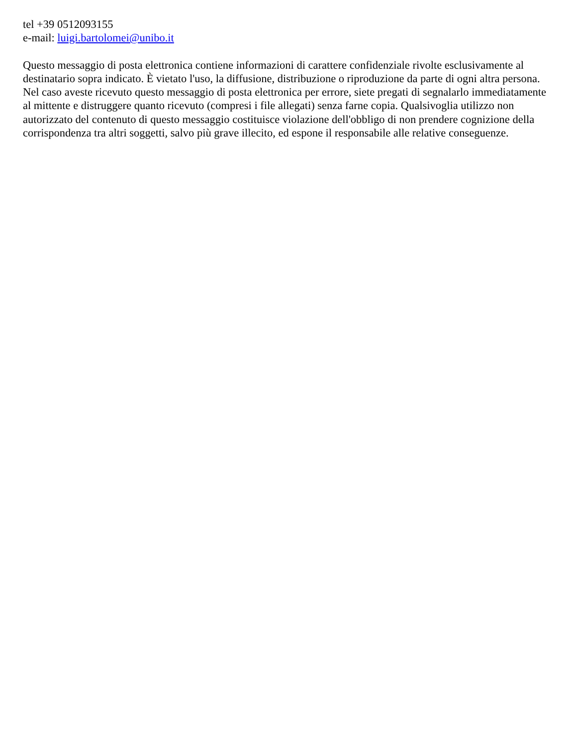tel +39 0512093155
e-mail: luigi.bartolomei@unibo.it
Questo messaggio di posta elettronica contiene informazioni di carattere confidenziale rivolte esclusivamente al destinatario sopra indicato. È vietato l'uso, la diffusione, distribuzione o riproduzione da parte di ogni altra persona. Nel caso aveste ricevuto questo messaggio di posta elettronica per errore, siete pregati di segnalarlo immediatamente al mittente e distruggere quanto ricevuto (compresi i file allegati) senza farne copia. Qualsivoglia utilizzo non autorizzato del contenuto di questo messaggio costituisce violazione dell'obbligo di non prendere cognizione della corrispondenza tra altri soggetti, salvo più grave illecito, ed espone il responsabile alle relative conseguenze.